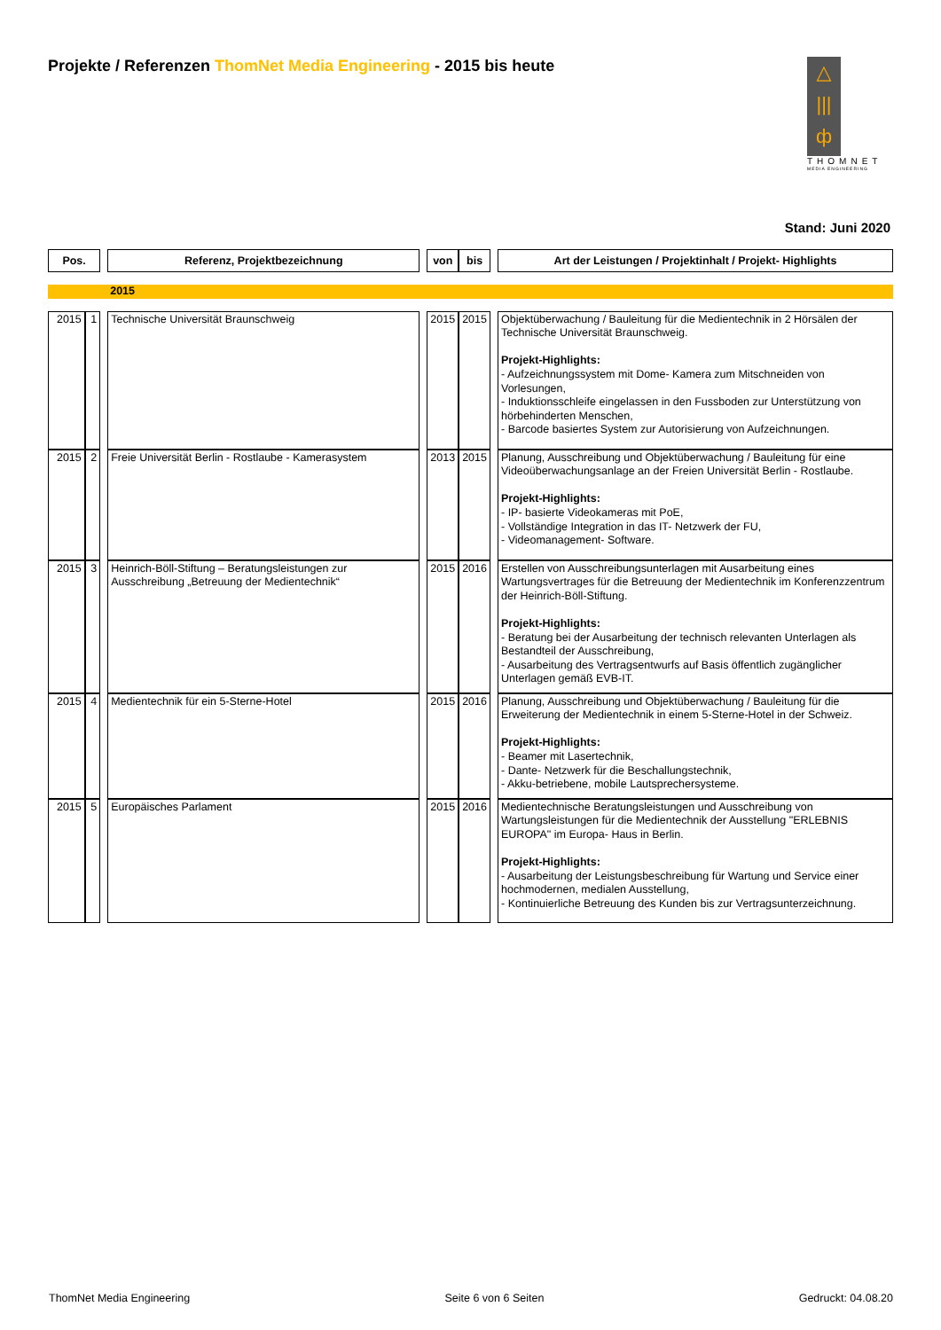Projekte / Referenzen ThomNet Media Engineering - 2015 bis heute
△
|||
ф
THOMNET
MEDIA ENGINEERING
Stand: Juni 2020
| Pos. | | | Referenz, Projektbezeichnung | | von | bis | | Art der Leistungen / Projektinhalt / Projekt- Highlights |
| | | | 2015 | | | | | |
| 2015 | 1 | | Technische Universität Braunschweig | | 2015 | 2015 | | Objektüberwachung / Bauleitung für die Medientechnik in 2 Hörsälen der Technische Universität Braunschweig. Projekt-Highlights: - Aufzeichnungssystem mit Dome- Kamera zum Mitschneiden von Vorlesungen, - Induktionsschleife eingelassen in den Fussboden zur Unterstützung von hörbehinderten Menschen, - Barcode basiertes System zur Autorisierung von Aufzeichnungen. |
| 2015 | 2 | | Freie Universität Berlin - Rostlaube - Kamerasystem | | 2013 | 2015 | | Planung, Ausschreibung und Objektüberwachung / Bauleitung für eine Videoüberwachungsanlage an der Freien Universität Berlin - Rostlaube. Projekt-Highlights: - IP- basierte Videokameras mit PoE, - Vollständige Integration in das IT- Netzwerk der FU, - Videomanagement- Software. |
| 2015 | 3 | | Heinrich-Böll-Stiftung – Beratungsleistungen zur Ausschreibung „Betreuung der Medientechnik“ | | 2015 | 2016 | | Erstellen von Ausschreibungsunterlagen mit Ausarbeitung eines Wartungsvertrages für die Betreuung der Medientechnik im Konferenzzentrum der Heinrich-Böll-Stiftung. Projekt-Highlights: - Beratung bei der Ausarbeitung der technisch relevanten Unterlagen als Bestandteil der Ausschreibung, - Ausarbeitung des Vertragsentwurfs auf Basis öffentlich zugänglicher Unterlagen gemäß EVB-IT. |
| 2015 | 4 | | Medientechnik für ein 5-Sterne-Hotel | | 2015 | 2016 | | Planung, Ausschreibung und Objektüberwachung / Bauleitung für die Erweiterung der Medientechnik in einem 5-Sterne-Hotel in der Schweiz. Projekt-Highlights: - Beamer mit Lasertechnik, - Dante- Netzwerk für die Beschallungstechnik, - Akku-betriebene, mobile Lautsprechersysteme. |
| 2015 | 5 | | Europäisches Parlament | | 2015 | 2016 | | Medientechnische Beratungsleistungen und Ausschreibung von Wartungsleistungen für die Medientechnik der Ausstellung "ERLEBNIS EUROPA" im Europa- Haus in Berlin. Projekt-Highlights: - Ausarbeitung der Leistungsbeschreibung für Wartung und Service einer hochmodernen, medialen Ausstellung, - Kontinuierliche Betreuung des Kunden bis zur Vertragsunterzeichnung. |
ThomNet Media Engineering Seite 6 von 6 Seiten Gedruckt: 04.08.20